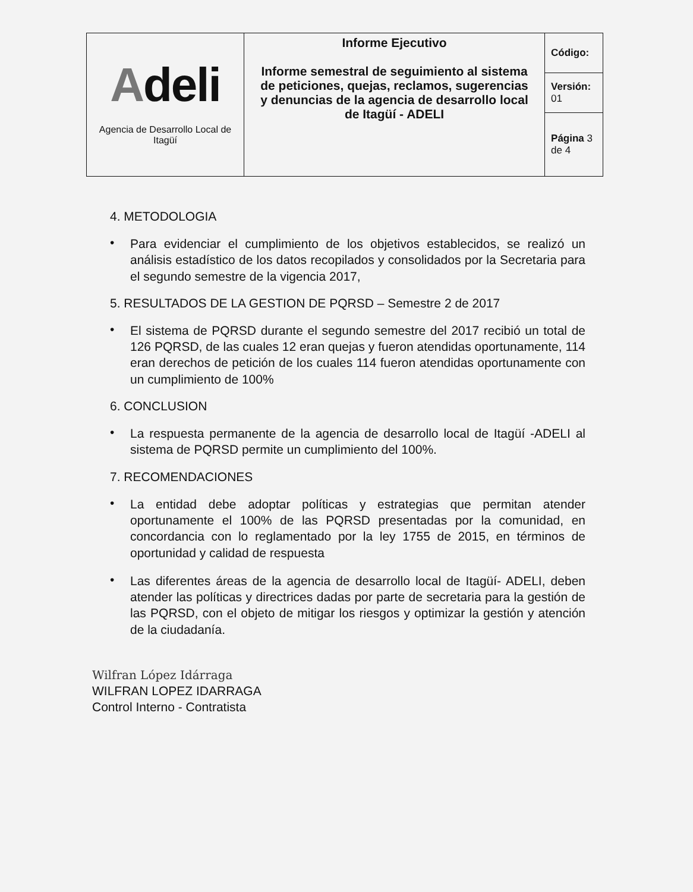| A deli Agencia de Desarrollo Local de Itagüí | Informe Ejecutivo Informe semestral de seguimiento al sistema de peticiones, quejas, reclamos, sugerencias y denuncias de la agencia de desarrollo local de Itagüí - ADELI | Código: |
| | | Versión: 01 |
| | | Página 3 de 4 |
4. METODOLOGIA
•
Para evidenciar el cumplimiento de los objetivos establecidos, se realizó un análisis estadístico de los datos recopilados y consolidados por la Secretaria para el segundo semestre de la vigencia 2017,
5. RESULTADOS DE LA GESTION DE PQRSD – Semestre 2 de 2017
•
El sistema de PQRSD durante el segundo semestre del 2017 recibió un total de 126 PQRSD, de las cuales 12 eran quejas y fueron atendidas oportunamente, 114 eran derechos de petición de los cuales 114 fueron atendidas oportunamente con un cumplimiento de 100%
6. CONCLUSION
•
La respuesta permanente de la agencia de desarrollo local de Itagüí -ADELI al sistema de PQRSD permite un cumplimiento del 100%.
7. RECOMENDACIONES
•
La entidad debe adoptar políticas y estrategias que permitan atender oportunamente el 100% de las PQRSD presentadas por la comunidad, en concordancia con lo reglamentado por la ley 1755 de 2015, en términos de oportunidad y calidad de respuesta
•
Las diferentes áreas de la agencia de desarrollo local de Itagüí- ADELI, deben atender las políticas y directrices dadas por parte de secretaria para la gestión de las PQRSD, con el objeto de mitigar los riesgos y optimizar la gestión y atención de la ciudadanía.
Wilfran López Idárraga
WILFRAN LOPEZ IDARRAGA
Control Interno - Contratista